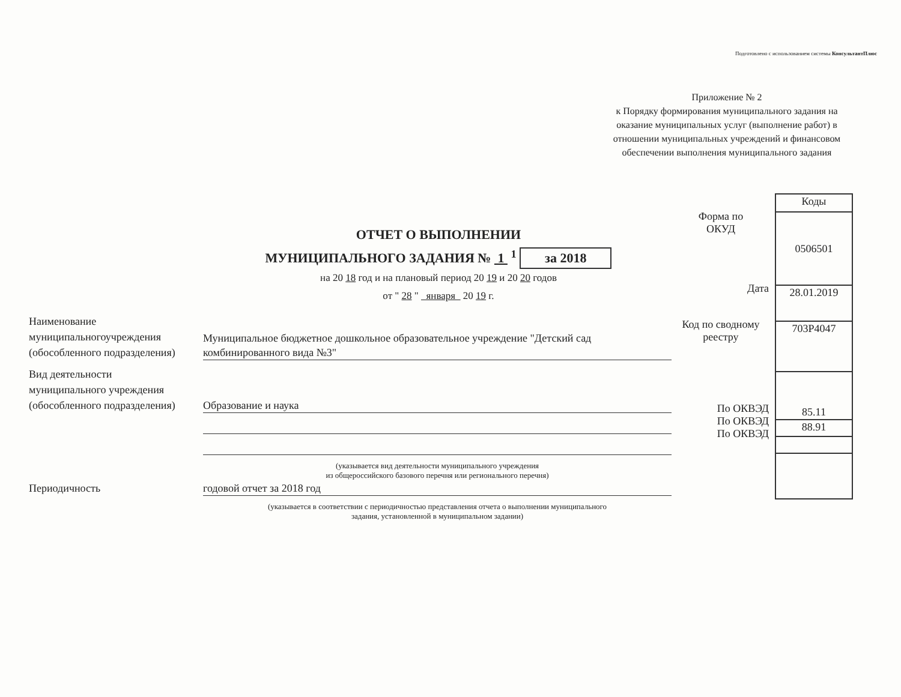Подготовлено с использованием системы КонсультантПлюс
Приложение № 2
к Порядку формирования муниципального задания на оказание муниципальных услуг (выполнение работ) в отношении муниципальных учреждений и финансовом обеспечении выполнения муниципального задания
ОТЧЕТ О ВЫПОЛНЕНИИ
МУНИЦИПАЛЬНОГО ЗАДАНИЯ № 1 <sup>1</sup> за 2018
на 20 18 год и на плановый период 20 19 и 20 20 годов
от " 28 " января 20 19 г.
Форма по
ОКУД
Дата
Код по сводному
реестру
По ОКВЭД
По ОКВЭД
По ОКВЭД
| Коды |
| 0506501 |
| 28.01.2019 |
| 703Р4047 |
| 85.11 |
| 88.91 |
Наименование
муниципальногоучреждения
(обособленного подразделения)
Муниципальное бюджетное дошкольное образовательное учреждение "Детский сад комбинированного вида №3"
Вид деятельности
муниципального учреждения
(обособленного подразделения)
Образование и наука
(указывается вид деятельности муниципального учреждения
из общероссийского базового перечня или регионального перечня)
Периодичность
годовой отчет за 2018 год
(указывается в соответствии с периодичностью представления отчета о выполнении муниципального
задания, установленной в муниципальном задании)